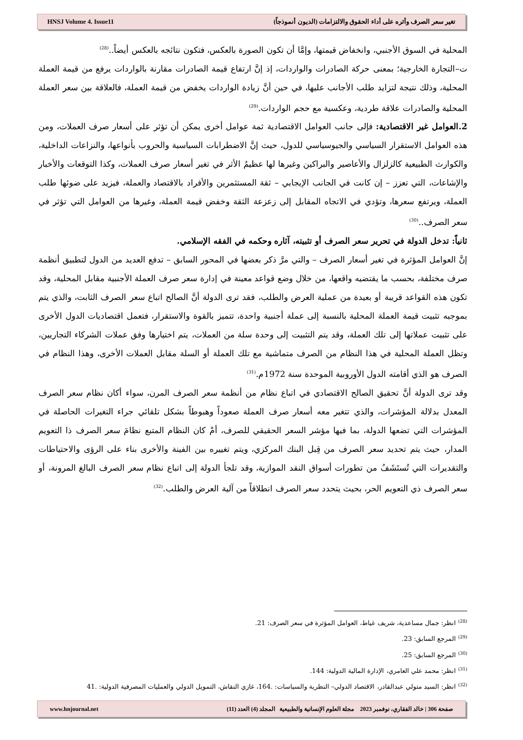HNSJ Volume 4. Issue11 تغير سعر الصرف وأثره على أداء الحقوق والالتزامات (الديون أنموذجاً)
المحلية في السوق الأجنبي، وانخفاض قيمتها، وإمَّا أن تكون الصورة بالعكس، فتكون نتائجه بالعكس أيضاً..<sup>(28)</sup>
ت–التجارة الخارجية؛ بمعنى حركة الصادرات والواردات، إذ إنَّ ارتفاع قيمة الصادرات مقارنة بالواردات يرفع من قيمة العملة المحلية، وذلك نتيجة لتزايد طلب الأجانب عليها، في حين أنَّ زيادة الواردات يخفض من قيمة العملة، فالعلاقة بين سعر العملة المحلية والصادرات علاقة طردية، وعكسية مع حجم الواردات.<sup>(29)</sup>
2.العوامل غير الاقتصادية: فإلى جانب العوامل الاقتصادية ثمة عوامل أخرى يمكن أن تؤثر على أسعار صرف العملات، ومن هذه العوامل الاستقرار السياسي والجيوسياسي للدول، حيث إنَّ الاضطرابات السياسية والحروب بأنواعها، والنزاعات الداخلية، والكوارث الطبيعية كالزلزال والأعاصير والبراكين وغيرها لها عظيمُ الأثر في تغير أسعار صرف العملات، وكذا التوقعات والأخبار والإشاعات، التي تعزز – إن كانت في الجانب الإيجابي – ثقة المستثمرين والأفراد بالاقتصاد والعملة، فيزيد على ضوئها طلب العملة، ويرتفع سعرها، وتؤدي في الاتجاه المقابل إلى زعزعة الثقة وخفض قيمة العملة، وغيرها من العوامل التي تؤثر في سعر الصرف..<sup>(30)</sup>
ثانياً: تدخل الدولة في تحرير سعر الصرف أو تثبيته، آثاره وحكمه في الفقه الإسلامي.
إنَّ العوامل المؤثرة في تغير أسعار الصرف – والتي مرَّ ذكر بعضها في المحور السابق – تدفع العديد من الدول لتطبيق أنظمة صرف مختلفة، بحسب ما يقتضيه واقعها، من خلال وضع قواعد معينة في إدارة سعر صرف العملة الأجنبية مقابل المحلية، وقد تكون هذه القواعد قريبة أو بعيدة من عملية العرض والطلب، فقد ترى الدولة أنَّ الصالح اتباع سعر الصرف الثابت، والذي يتم بموجبه تثبيت قيمة العملة المحلية بالنسبة إلى عملة أجنبية واحدة، تتميز بالقوة والاستقرار، فتعمل اقتصاديات الدول الأخرى على تثبيت عملاتها إلى تلك العملة، وقد يتم التثبيت إلى وحدة سلة من العملات، يتم اختيارها وفق عملات الشركاء التجاريين، وتظل العملة المحلية في هذا النظام من الصرف متماشية مع تلك العملة أو السلة مقابل العملات الأخرى، وهذا النظام في الصرف هو الذي أقامته الدول الأوروبية الموحدة سنة 1972م.<sup>(31)</sup>
وقد ترى الدولة أنَّ تحقيق الصالح الاقتصادي في اتباع نظام من أنظمة سعر الصرف المرن، سواء أكان نظام سعر الصرف المعدل بدلالة المؤشرات، والذي تتغير معه أسعار صرف العملة صعوداً وهبوطاً بشكل تلقائي جراء التغيرات الحاصلة في المؤشرات التي تضعها الدولة، بما فيها مؤشر السعر الحقيقي للصرف، أمْ كان النظام المتبع نظامَ سعر الصرف ذا التعويم المدار، حيث يتم تحديد سعر الصرف من قِبل البنك المركزي، ويتم تغييره بين الفينة والأخرى بناء على الرؤى والاحتياطات والتقديرات التي تُستَشَفُ من تطورات أسواق النقد الموازية، وقد تلجأ الدولة إلى اتباع نظام سعر الصرف البالغ المرونة، أو سعر الصرف ذي التعويم الحر، بحيث يتحدد سعر الصرف انطلاقاً من آلية العرض والطلب.<sup>(32)</sup>
<sup>(28)</sup> انظر: جمال مساعدية، شريف غياط، العوامل المؤثرة في سعر الصرف: 21.
<sup>(29)</sup> المرجع السابق: 23.
<sup>(30)</sup> المرجع السابق: 25.
<sup>(31)</sup> انظر: محمد علي العامري، الإدارة المالية الدولية: 144.
<sup>(32)</sup> انظر: السيد متولي عبدالقادر، الاقتصاد الدولي– النظرية والسياسات: .164، غازي النقاش، التمويل الدولي والعمليات المصرفية الدولية: .41
www.hnjournal.net صفحة 306 | خالد الفقاري، نوفمبر 2023 مجلة العلوم الإنسانية والطبيعية المجلد (4) العدد (11)